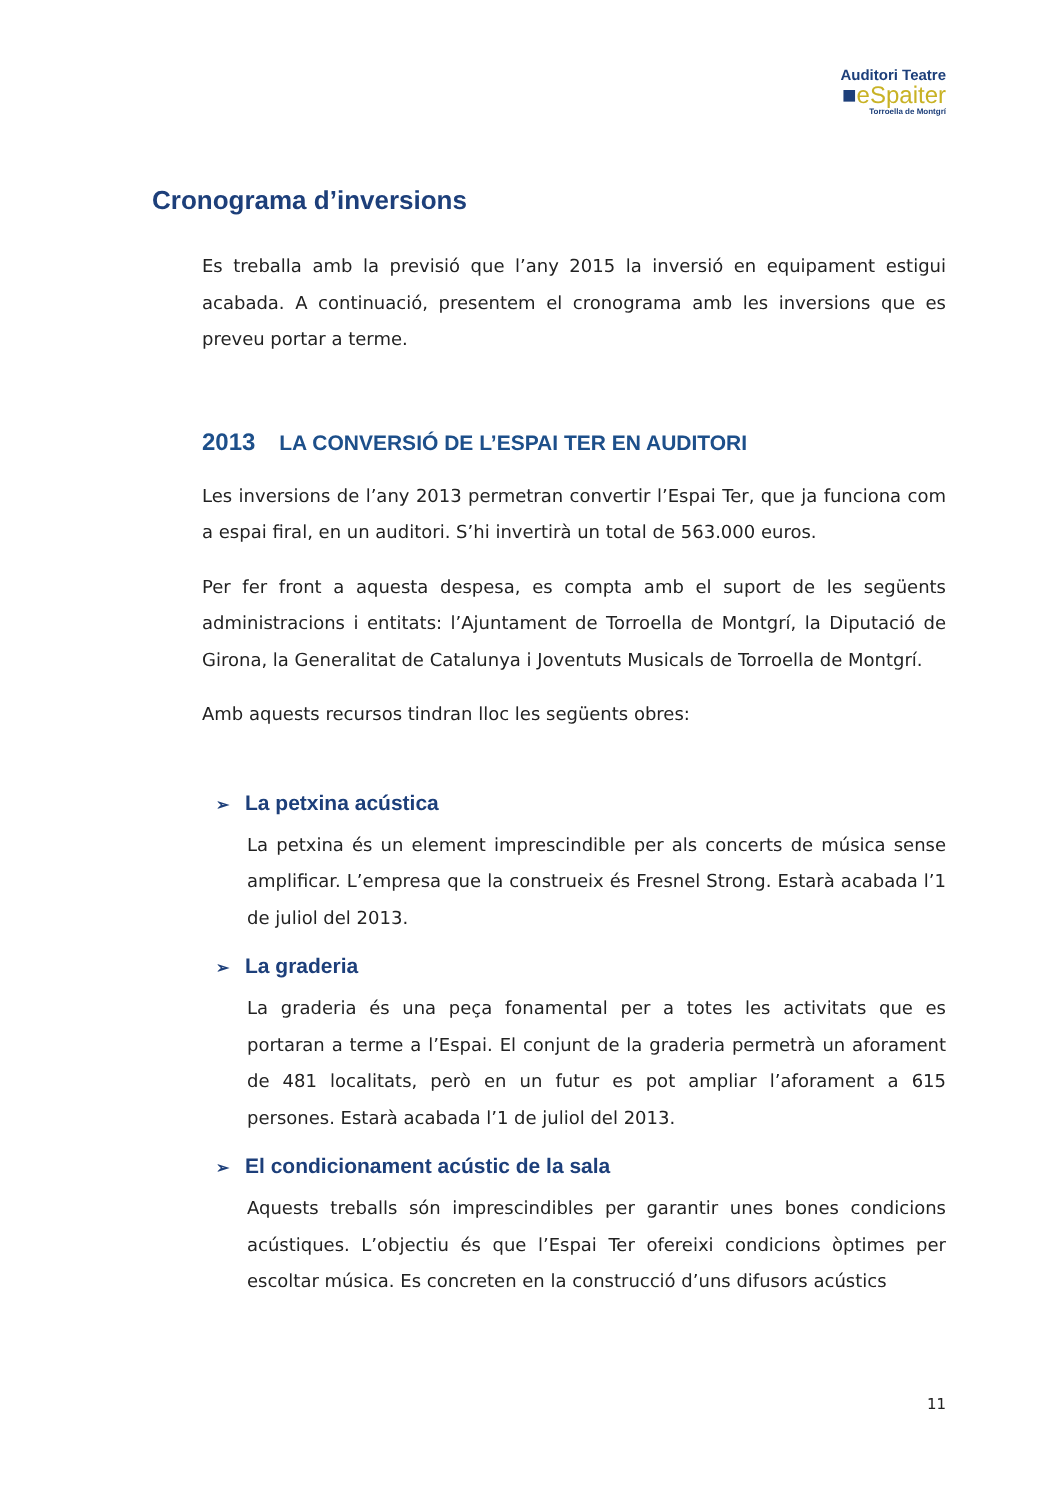Auditori Teatre
■eSpaiter
Torroella de Montgrí
Cronograma d’inversions
Es treballa amb la previsió que l’any 2015 la inversió en equipament estigui acabada. A continuació, presentem el cronograma amb les inversions que es preveu portar a terme.
2013 LA CONVERSIÓ DE L’ESPAI TER EN AUDITORI
Les inversions de l’any 2013 permetran convertir l’Espai Ter, que ja funciona com a espai firal, en un auditori. S’hi invertirà un total de 563.000 euros.
Per fer front a aquesta despesa, es compta amb el suport de les següents administracions i entitats: l’Ajuntament de Torroella de Montgrí, la Diputació de Girona, la Generalitat de Catalunya i Joventuts Musicals de Torroella de Montgrí.
Amb aquests recursos tindran lloc les següents obres:
➢ La petxina acústica
La petxina és un element imprescindible per als concerts de música sense amplificar. L’empresa que la construeix és Fresnel Strong. Estarà acabada l’1 de juliol del 2013.
➢ La graderia
La graderia és una peça fonamental per a totes les activitats que es portaran a terme a l’Espai. El conjunt de la graderia permetrà un aforament de 481 localitats, però en un futur es pot ampliar l’aforament a 615 persones. Estarà acabada l’1 de juliol del 2013.
➢ El condicionament acústic de la sala
Aquests treballs són imprescindibles per garantir unes bones condicions acústiques. L’objectiu és que l’Espai Ter ofereixi condicions òptimes per escoltar música. Es concreten en la construcció d’uns difusors acústics
11